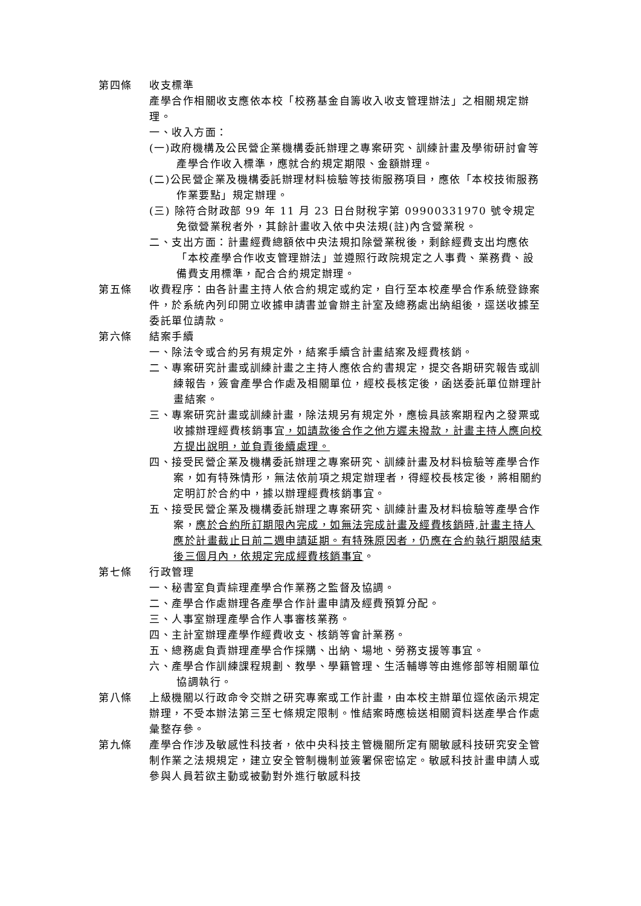第四條 收支標準
產學合作相關收支應依本校「校務基金自籌收入收支管理辦法」之相關規定辦理。
一、收入方面：
(一)政府機構及公民營企業機構委託辦理之專案研究、訓練計畫及學術研討會等產學合作收入標準，應就合約規定期限、金額辦理。
(二)公民營企業及機構委託辦理材料檢驗等技術服務項目，應依「本校技術服務作業要點」規定辦理。
(三) 除符合財政部 99 年 11 月 23 日台財稅字第 09900331970 號令規定免徵營業稅者外，其餘計畫收入依中央法規(註)內含營業稅。
二、支出方面：計畫經費總額依中央法規扣除營業稅後，剩餘經費支出均應依「本校產學合作收支管理辦法」並遵照行政院規定之人事費、業務費、設備費支用標準，配合合約規定辦理。
第五條 收費程序：由各計畫主持人依合約規定或約定，自行至本校產學合作系統登錄案件，於系統內列印開立收據申請書並會辦主計室及總務處出納組後，逕送收據至委託單位請款。
第六條 結案手續
一、除法令或合約另有規定外，結案手續含計畫結案及經費核銷。
二、專案研究計畫或訓練計畫之主持人應依合約書規定，提交各期研究報告或訓練報告，簽會產學合作處及相關單位，經校長核定後，函送委託單位辦理計畫結案。
三、專案研究計畫或訓練計畫，除法規另有規定外，應檢具該案期程內之發票或收據辦理經費核銷事宜，如請款後合作之他方遲未撥款，計畫主持人應向校方提出說明，並負責後續處理。
四、接受民營企業及機構委託辦理之專案研究、訓練計畫及材料檢驗等產學合作案，如有特殊情形，無法依前項之規定辦理者，得經校長核定後，將相關約定明訂於合約中，據以辦理經費核銷事宜。
五、接受民營企業及機構委託辦理之專案研究、訓練計畫及材料檢驗等產學合作案，應於合約所訂期限內完成，如無法完成計畫及經費核銷時,計畫主持人應於計畫截止日前二週申請延期。有特殊原因者，仍應在合約執行期限結束後三個月內，依規定完成經費核銷事宜。
第七條 行政管理
一、秘書室負責綜理產學合作業務之監督及協調。
二、產學合作處辦理各產學合作計畫申請及經費預算分配。
三、人事室辦理產學合作人事審核業務。
四、主計室辦理產學作經費收支、核銷等會計業務。
五、總務處負責辦理產學合作採購、出納、場地、勞務支援等事宜。
六、產學合作訓練課程規劃、教學、學籍管理、生活輔導等由進修部等相關單位協調執行。
第八條 上級機關以行政命令交辦之研究專案或工作計畫，由本校主辦單位逕依函示規定辦理，不受本辦法第三至七條規定限制。惟結案時應檢送相關資料送產學合作處彙整存參。
第九條 產學合作涉及敏感性科技者，依中央科技主管機關所定有關敏感科技研究安全管制作業之法規規定，建立安全管制機制並簽署保密協定。敏感科技計畫申請人或參與人員若欲主動或被動對外進行敏感科技